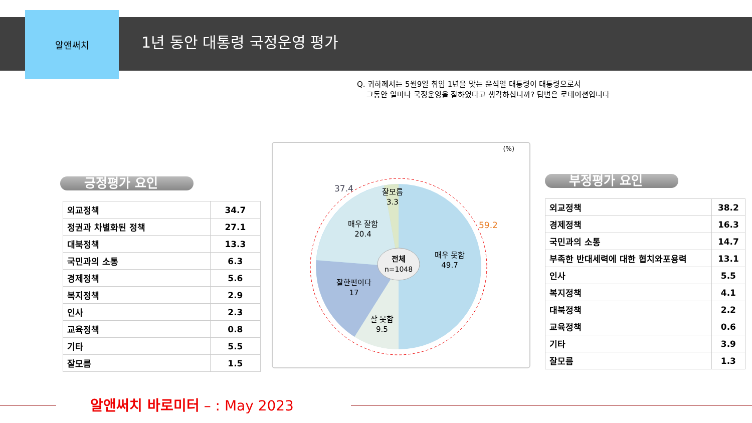알앤써치
1년 동안 대통령 국정운영 평가
Q. 귀하께서는 5월9일 취임 1년을 맞는 윤석열 대통령이 대통령으로서
그동안 얼마나 국정운영을 잘하였다고 생각하십니까? 답변은 로테이션입니다
긍정평가 요인
| 외교정책 | 34.7 |
| 정권과 차별화된 정책 | 27.1 |
| 대북정책 | 13.3 |
| 국민과의 소통 | 6.3 |
| 경제정책 | 5.6 |
| 복지정책 | 2.9 |
| 인사 | 2.3 |
| 교육정책 | 0.8 |
| 기타 | 5.5 |
| 잘모름 | 1.5 |
(%)
전체
n=1048
매우 못함
49.7
매우 잘함
20.4
잘한편이다
17
잘 못함
9.5
잘모름
3.3
37.4
59.2
부정평가 요인
| 외교정책 | 38.2 |
| 경제정책 | 16.3 |
| 국민과의 소통 | 14.7 |
| 부족한 반대세력에 대한 협치와포용력 | 13.1 |
| 인사 | 5.5 |
| 복지정책 | 4.1 |
| 대북정책 | 2.2 |
| 교육정책 | 0.6 |
| 기타 | 3.9 |
| 잘모름 | 1.3 |
알앤써치 바로미터 – : May 2023